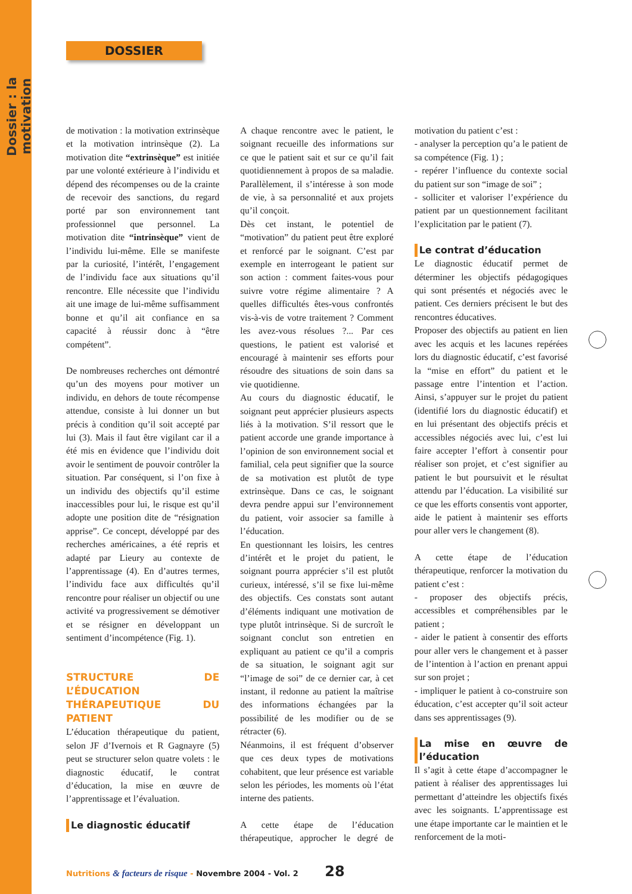Dossier : la motivation
DOSSIER
de motivation : la motivation extrinsèque et la motivation intrinsèque (2). La motivation dite “extrinsèque” est initiée par une volonté extérieure à l’individu et dépend des récompenses ou de la crainte de recevoir des sanctions, du regard porté par son environnement tant professionnel que personnel. La motivation dite “intrinsèque” vient de l’individu lui-même. Elle se manifeste par la curiosité, l’intérêt, l’engagement de l’individu face aux situations qu’il rencontre. Elle nécessite que l’individu ait une image de lui-même suffisamment bonne et qu’il ait confiance en sa capacité à réussir donc à “être compétent”.
De nombreuses recherches ont démontré qu’un des moyens pour motiver un individu, en dehors de toute récompense attendue, consiste à lui donner un but précis à condition qu’il soit accepté par lui (3). Mais il faut être vigilant car il a été mis en évidence que l’individu doit avoir le sentiment de pouvoir contrôler la situation. Par conséquent, si l’on fixe à un individu des objectifs qu’il estime inaccessibles pour lui, le risque est qu’il adopte une position dite de “résignation apprise”. Ce concept, développé par des recherches américaines, a été repris et adapté par Lieury au contexte de l’apprentissage (4). En d’autres termes, l’individu face aux difficultés qu’il rencontre pour réaliser un objectif ou une activité va progressivement se démotiver et se résigner en développant un sentiment d’incompétence (Fig. 1).
STRUCTURE DE L’ÉDUCATION THÉRAPEUTIQUE DU PATIENT
L’éducation thérapeutique du patient, selon JF d’Ivernois et R Gagnayre (5) peut se structurer selon quatre volets : le diagnostic éducatif, le contrat d’éducation, la mise en œuvre de l’apprentissage et l’évaluation.
Le diagnostic éducatif
A chaque rencontre avec le patient, le soignant recueille des informations sur ce que le patient sait et sur ce qu’il fait quotidiennement à propos de sa maladie. Parallèlement, il s’intéresse à son mode de vie, à sa personnalité et aux projets qu’il conçoit.
Dès cet instant, le potentiel de “motivation” du patient peut être exploré et renforcé par le soignant. C’est par exemple en interrogeant le patient sur son action : comment faites-vous pour suivre votre régime alimentaire ? A quelles difficultés êtes-vous confrontés vis-à-vis de votre traitement ? Comment les avez-vous résolues ?... Par ces questions, le patient est valorisé et encouragé à maintenir ses efforts pour résoudre des situations de soin dans sa vie quotidienne.
Au cours du diagnostic éducatif, le soignant peut apprécier plusieurs aspects liés à la motivation. S’il ressort que le patient accorde une grande importance à l’opinion de son environnement social et familial, cela peut signifier que la source de sa motivation est plutôt de type extrinsèque. Dans ce cas, le soignant devra pendre appui sur l’environnement du patient, voir associer sa famille à l’éducation.
En questionnant les loisirs, les centres d’intérêt et le projet du patient, le soignant pourra apprécier s’il est plutôt curieux, intéressé, s’il se fixe lui-même des objectifs. Ces constats sont autant d’éléments indiquant une motivation de type plutôt intrinsèque. Si de surcroît le soignant conclut son entretien en expliquant au patient ce qu’il a compris de sa situation, le soignant agit sur “l’image de soi” de ce dernier car, à cet instant, il redonne au patient la maîtrise des informations échangées par la possibilité de les modifier ou de se rétracter (6).
Néanmoins, il est fréquent d’observer que ces deux types de motivations cohabitent, que leur présence est variable selon les périodes, les moments où l’état interne des patients.
A cette étape de l’éducation thérapeutique, approcher le degré de motivation du patient c’est :
- analyser la perception qu’a le patient de sa compétence (Fig. 1) ;
- repérer l’influence du contexte social du patient sur son “image de soi” ;
- solliciter et valoriser l’expérience du patient par un questionnement facilitant l’explicitation par le patient (7).
Le contrat d’éducation
Le diagnostic éducatif permet de déterminer les objectifs pédagogiques qui sont présentés et négociés avec le patient. Ces derniers précisent le but des rencontres éducatives.
Proposer des objectifs au patient en lien avec les acquis et les lacunes repérées lors du diagnostic éducatif, c’est favorisé la “mise en effort” du patient et le passage entre l’intention et l’action. Ainsi, s’appuyer sur le projet du patient (identifié lors du diagnostic éducatif) et en lui présentant des objectifs précis et accessibles négociés avec lui, c’est lui faire accepter l’effort à consentir pour réaliser son projet, et c’est signifier au patient le but poursuivit et le résultat attendu par l’éducation. La visibilité sur ce que les efforts consentis vont apporter, aide le patient à maintenir ses efforts pour aller vers le changement (8).
A cette étape de l’éducation thérapeutique, renforcer la motivation du patient c’est :
- proposer des objectifs précis, accessibles et compréhensibles par le patient ;
- aider le patient à consentir des efforts pour aller vers le changement et à passer de l’intention à l’action en prenant appui sur son projet ;
- impliquer le patient à co-construire son éducation, c’est accepter qu’il soit acteur dans ses apprentissages (9).
La mise en œuvre de l’éducation
Il s’agit à cette étape d’accompagner le patient à réaliser des apprentissages lui permettant d’atteindre les objectifs fixés avec les soignants. L’apprentissage est une étape importante car le maintien et le renforcement de la moti-
Nutritions & facteurs de risque - Novembre 2004 - Vol. 2 28